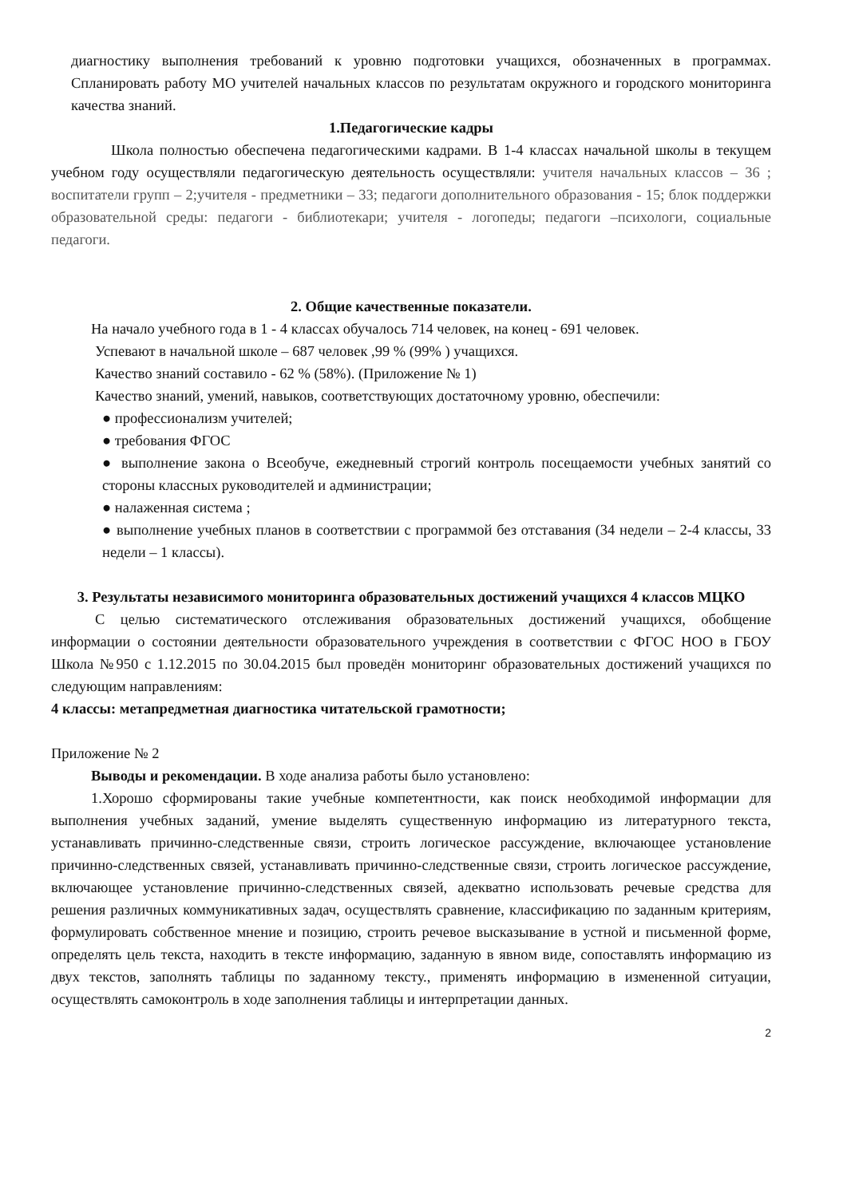диагностику выполнения требований к уровню подготовки учащихся, обозначенных в программах. Спланировать работу МО учителей начальных классов по результатам окружного и городского мониторинга качества знаний.
1.Педагогические кадры
Школа полностью обеспечена педагогическими кадрами. В 1-4 классах начальной школы в текущем учебном году осуществляли педагогическую деятельность осуществляли: учителя начальных классов – 36 ; воспитатели групп – 2;учителя - предметники – 33; педагоги дополнительного образования - 15; блок поддержки образовательной среды: педагоги - библиотекари; учителя - логопеды; педагоги –психологи, социальные педагоги.
2. Общие качественные показатели.
На начало учебного года в 1 - 4 классах обучалось 714 человек, на конец - 691 человек.
Успевают в начальной школе – 687 человек ,99 % (99% ) учащихся.
Качество знаний составило - 62 % (58%). (Приложение № 1)
Качество знаний, умений, навыков, соответствующих достаточному уровню, обеспечили:
● профессионализм учителей;
● требования ФГОС
● выполнение закона о Всеобуче, ежедневный строгий контроль посещаемости учебных занятий со стороны классных руководителей и администрации;
● налаженная система ;
● выполнение учебных планов в соответствии с программой без отставания (34 недели – 2-4 классы, 33 недели – 1 классы).
3. Результаты независимого мониторинга образовательных достижений учащихся 4 классов МЦКО
С целью систематического отслеживания образовательных достижений учащихся, обобщение информации о состоянии деятельности образовательного учреждения в соответствии с ФГОС НОО в ГБОУ Школа №950 с 1.12.2015 по 30.04.2015 был проведён мониторинг образовательных достижений учащихся по следующим направлениям:
4 классы: метапредметная диагностика читательской грамотности;
Приложение № 2
Выводы и рекомендации. В ходе анализа работы было установлено:
1.Хорошо сформированы такие учебные компетентности, как поиск необходимой информации для выполнения учебных заданий, умение выделять существенную информацию из литературного текста, устанавливать причинно-следственные связи, строить логическое рассуждение, включающее установление причинно-следственных связей, устанавливать причинно-следственные связи, строить логическое рассуждение, включающее установление причинно-следственных связей, адекватно использовать речевые средства для решения различных коммуникативных задач, осуществлять сравнение, классификацию по заданным критериям, формулировать собственное мнение и позицию, строить речевое высказывание в устной и письменной форме, определять цель текста, находить в тексте информацию, заданную в явном виде, сопоставлять информацию из двух текстов, заполнять таблицы по заданному тексту., применять информацию в измененной ситуации, осуществлять самоконтроль в ходе заполнения таблицы и интерпретации данных.
2